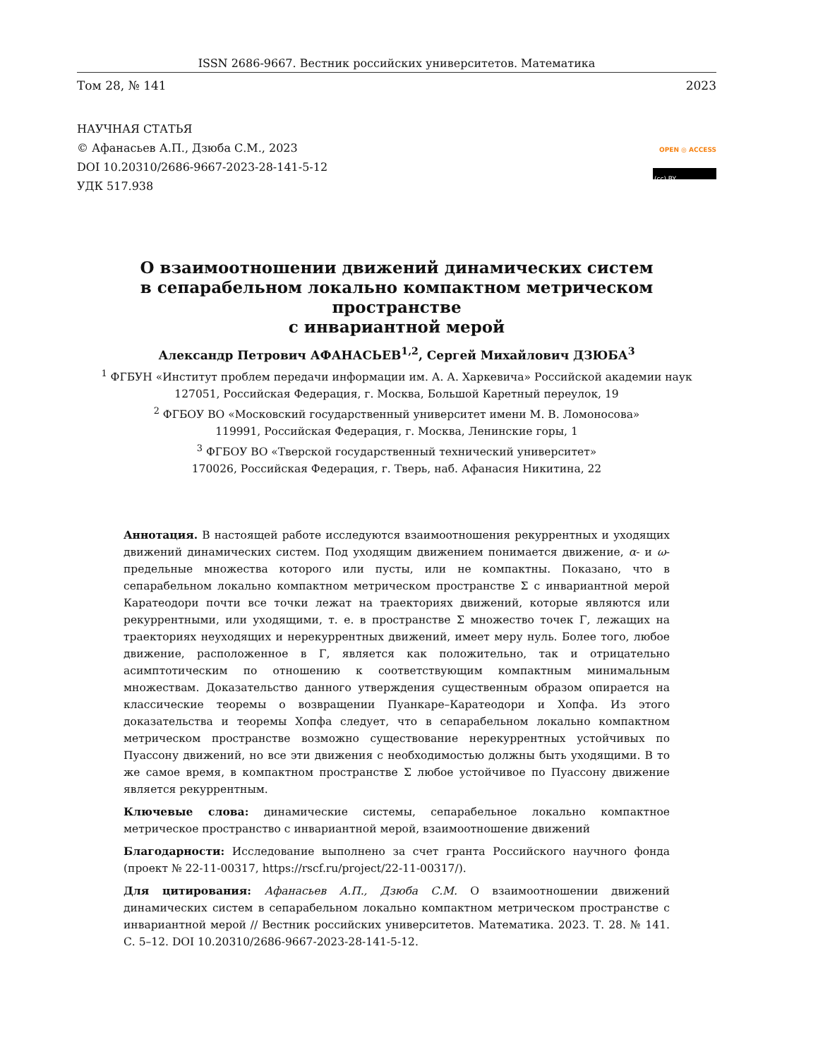ISSN 2686-9667. Вестник российских университетов. Математика
Том 28, № 141 2023
НАУЧНАЯ СТАТЬЯ
© Афанасьев А.П., Дзюба С.М., 2023
DOI 10.20310/2686-9667-2023-28-141-5-12
УДК 517.938
OPEN ◎ ACCESS
(cc) BY
О взаимоотношении движений динамических систем
в сепарабельном локально компактном метрическом пространстве
с инвариантной мерой
Александр Петрович АФАНАСЬЕВ<sup>1,2</sup>, Сергей Михайлович ДЗЮБА<sup>3</sup>
<sup>1</sup> ФГБУН «Институт проблем передачи информации им. А. А. Харкевича» Российской академии наук
127051, Российская Федерация, г. Москва, Большой Каретный переулок, 19
<sup>2</sup> ФГБОУ ВО «Московский государственный университет имени М. В. Ломоносова»
119991, Российская Федерация, г. Москва, Ленинские горы, 1
<sup>3</sup> ФГБОУ ВО «Тверской государственный технический университет»
170026, Российская Федерация, г. Тверь, наб. Афанасия Никитина, 22
Аннотация. В настоящей работе исследуются взаимоотношения рекуррентных и уходящих движений динамических систем. Под уходящим движением понимается движение, α- и ω-предельные множества которого или пусты, или не компактны. Показано, что в сепарабельном локально компактном метрическом пространстве Σ с инвариантной мерой Каратеодори почти все точки лежат на траекториях движений, которые являются или рекуррентными, или уходящими, т. е. в пространстве Σ множество точек Γ, лежащих на траекториях неуходящих и нерекуррентных движений, имеет меру нуль. Более того, любое движение, расположенное в Γ, является как положительно, так и отрицательно асимптотическим по отношению к соответствующим компактным минимальным множествам. Доказательство данного утверждения существенным образом опирается на классические теоремы о возвращении Пуанкаре–Каратеодори и Хопфа. Из этого доказательства и теоремы Хопфа следует, что в сепарабельном локально компактном метрическом пространстве возможно существование нерекуррентных устойчивых по Пуассону движений, но все эти движения с необходимостью должны быть уходящими. В то же самое время, в компактном пространстве Σ любое устойчивое по Пуассону движение является рекуррентным.
Ключевые слова: динамические системы, сепарабельное локально компактное метрическое пространство с инвариантной мерой, взаимоотношение движений
Благодарности: Исследование выполнено за счет гранта Российского научного фонда (проект № 22-11-00317, https://rscf.ru/project/22-11-00317/).
Для цитирования: Афанасьев А.П., Дзюба С.М. О взаимоотношении движений динамических систем в сепарабельном локально компактном метрическом пространстве с инвариантной мерой // Вестник российских университетов. Математика. 2023. Т. 28. № 141. С. 5–12. DOI 10.20310/2686-9667-2023-28-141-5-12.